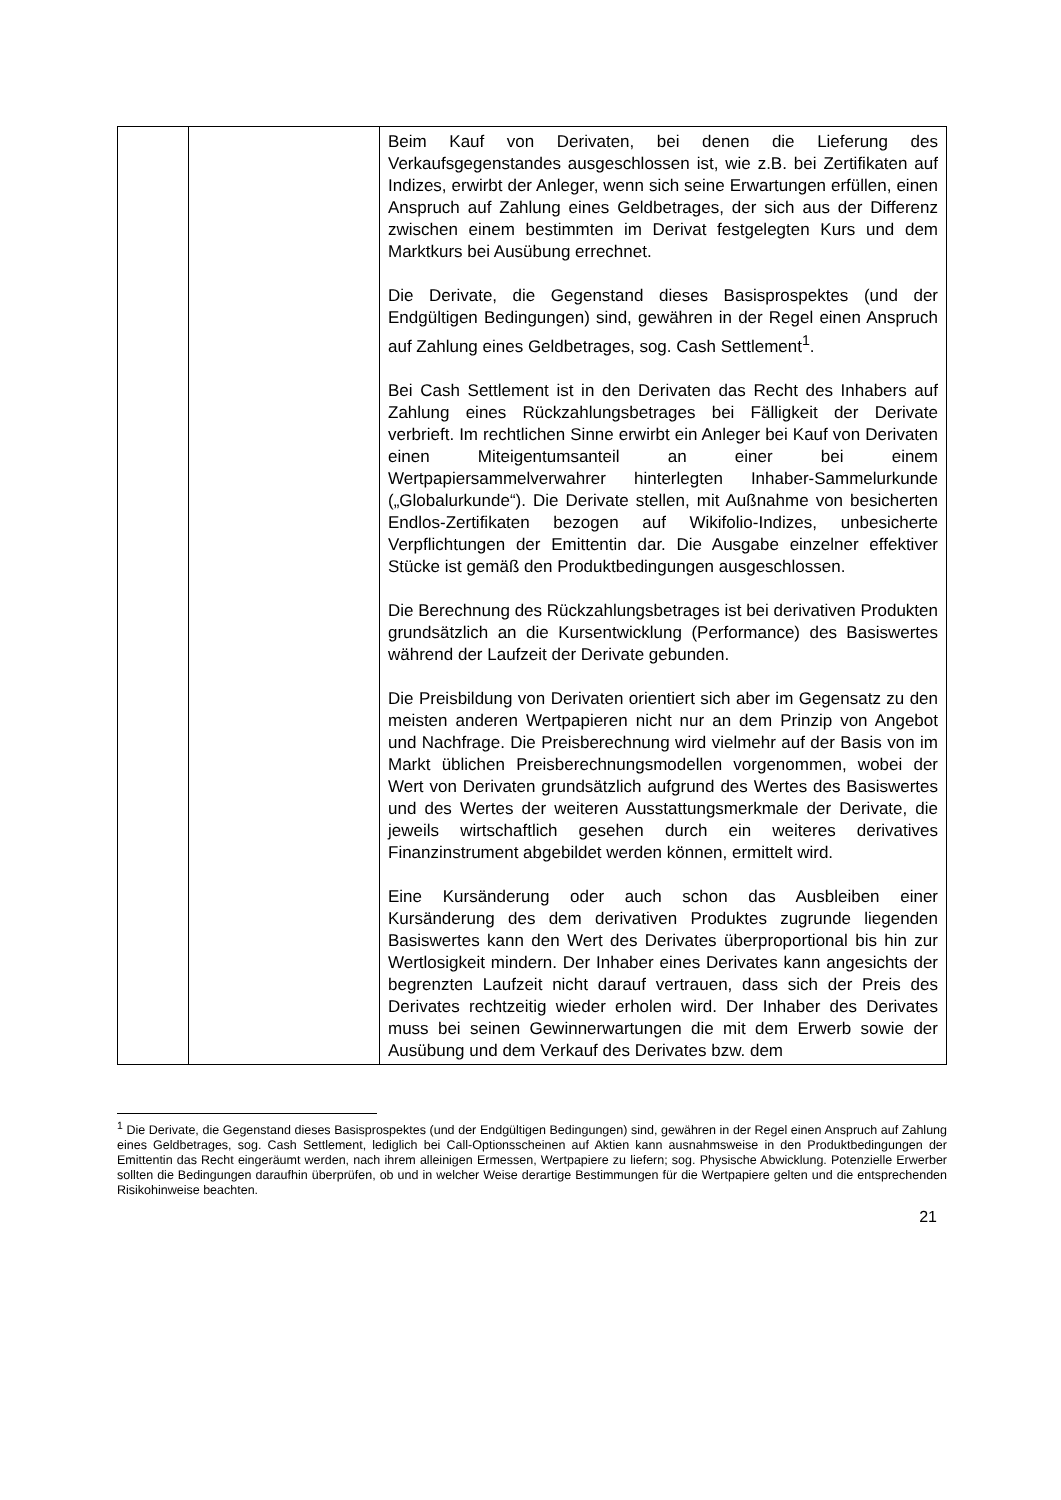| | | Beim Kauf von Derivaten, bei denen die Lieferung des Verkaufsgegenstandes ausgeschlossen ist, wie z.B. bei Zertifikaten auf Indizes, erwirbt der Anleger, wenn sich seine Erwartungen erfüllen, einen Anspruch auf Zahlung eines Geldbetrages, der sich aus der Differenz zwischen einem bestimmten im Derivat festgelegten Kurs und dem Marktkurs bei Ausübung errechnet. Die Derivate, die Gegenstand dieses Basisprospektes (und der Endgültigen Bedingungen) sind, gewähren in der Regel einen Anspruch auf Zahlung eines Geldbetrages, sog. Cash Settlement<sup>1</sup>. Bei Cash Settlement ist in den Derivaten das Recht des Inhabers auf Zahlung eines Rückzahlungsbetrages bei Fälligkeit der Derivate verbrieft. Im rechtlichen Sinne erwirbt ein Anleger bei Kauf von Derivaten einen Miteigentumsanteil an einer bei einem Wertpapiersammelverwahrer hinterlegten Inhaber-Sammelurkunde („Globalurkunde“). Die Derivate stellen, mit Außnahme von besicherten Endlos-Zertifikaten bezogen auf Wikifolio-Indizes, unbesicherte Verpflichtungen der Emittentin dar. Die Ausgabe einzelner effektiver Stücke ist gemäß den Produktbedingungen ausgeschlossen. Die Berechnung des Rückzahlungsbetrages ist bei derivativen Produkten grundsätzlich an die Kursentwicklung (Performance) des Basiswertes während der Laufzeit der Derivate gebunden. Die Preisbildung von Derivaten orientiert sich aber im Gegensatz zu den meisten anderen Wertpapieren nicht nur an dem Prinzip von Angebot und Nachfrage. Die Preis­berechnung wird vielmehr auf der Basis von im Markt üblichen Preisberechnungsmodellen vorgenommen, wobei der Wert von Derivaten grundsätzlich aufgrund des Wertes des Basis­wertes und des Wertes der weiteren Ausstattungsmerkmale der Derivate, die jeweils wirtschaftlich gesehen durch ein weiteres derivatives Finanzinstrument abgebildet werden können, ermittelt wird. Eine Kursänderung oder auch schon das Ausbleiben einer Kursänderung des dem derivativen Produktes zugrunde liegenden Basiswertes kann den Wert des Derivates über­proportional bis hin zur Wertlosigkeit mindern. Der Inhaber eines Derivates kann angesichts der begrenzten Laufzeit nicht darauf vertrauen, dass sich der Preis des Derivates rechtzeitig wieder erholen wird. Der Inhaber des Derivates muss bei seinen Gewinnerwartungen die mit dem Erwerb sowie der Ausübung und dem Verkauf des Derivates bzw. dem |
<sup>1</sup> Die Derivate, die Gegenstand dieses Basisprospektes (und der Endgültigen Bedingungen) sind, gewähren in der Regel einen Anspruch auf Zahlung eines Geldbetrages, sog. Cash Settlement, lediglich bei Call-Options­scheinen auf Aktien kann ausnahmsweise in den Produktbedingungen der Emittentin das Recht eingeräumt werden, nach ihrem alleinigen Ermessen, Wertpapiere zu liefern; sog. Physische Abwicklung. Potenzielle Erwerber sollten die Bedingungen daraufhin überprüfen, ob und in welcher Weise derartige Bestimmungen für die Wertpapiere gelten und die entsprechenden Risikohinweise beachten.
21